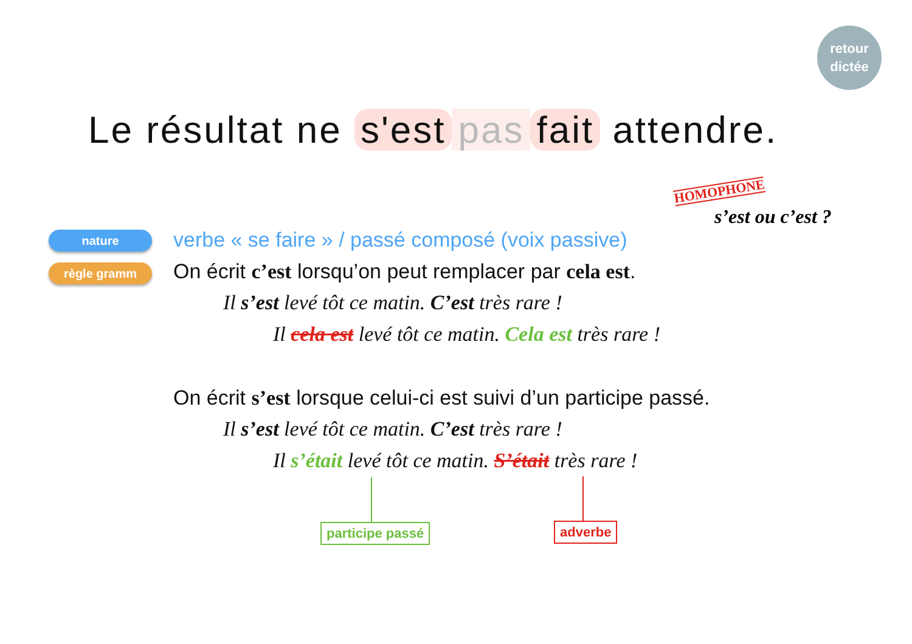retour
dictée
Le résultat ne s'est pas fait attendre.
HOMOPHONE
s’est ou c’est ?
nature
règle gramm
verbe « se faire » / passé composé (voix passive)
On écrit c’est lorsqu’on peut remplacer par cela est.
Il s’est levé tôt ce matin. C’est très rare !
Il cela est levé tôt ce matin. Cela est très rare !
On écrit s’est lorsque celui-ci est suivi d’un participe passé.
Il s’est levé tôt ce matin. C’est très rare !
Il s’était levé tôt ce matin. S’était très rare !
participe passé adverbe